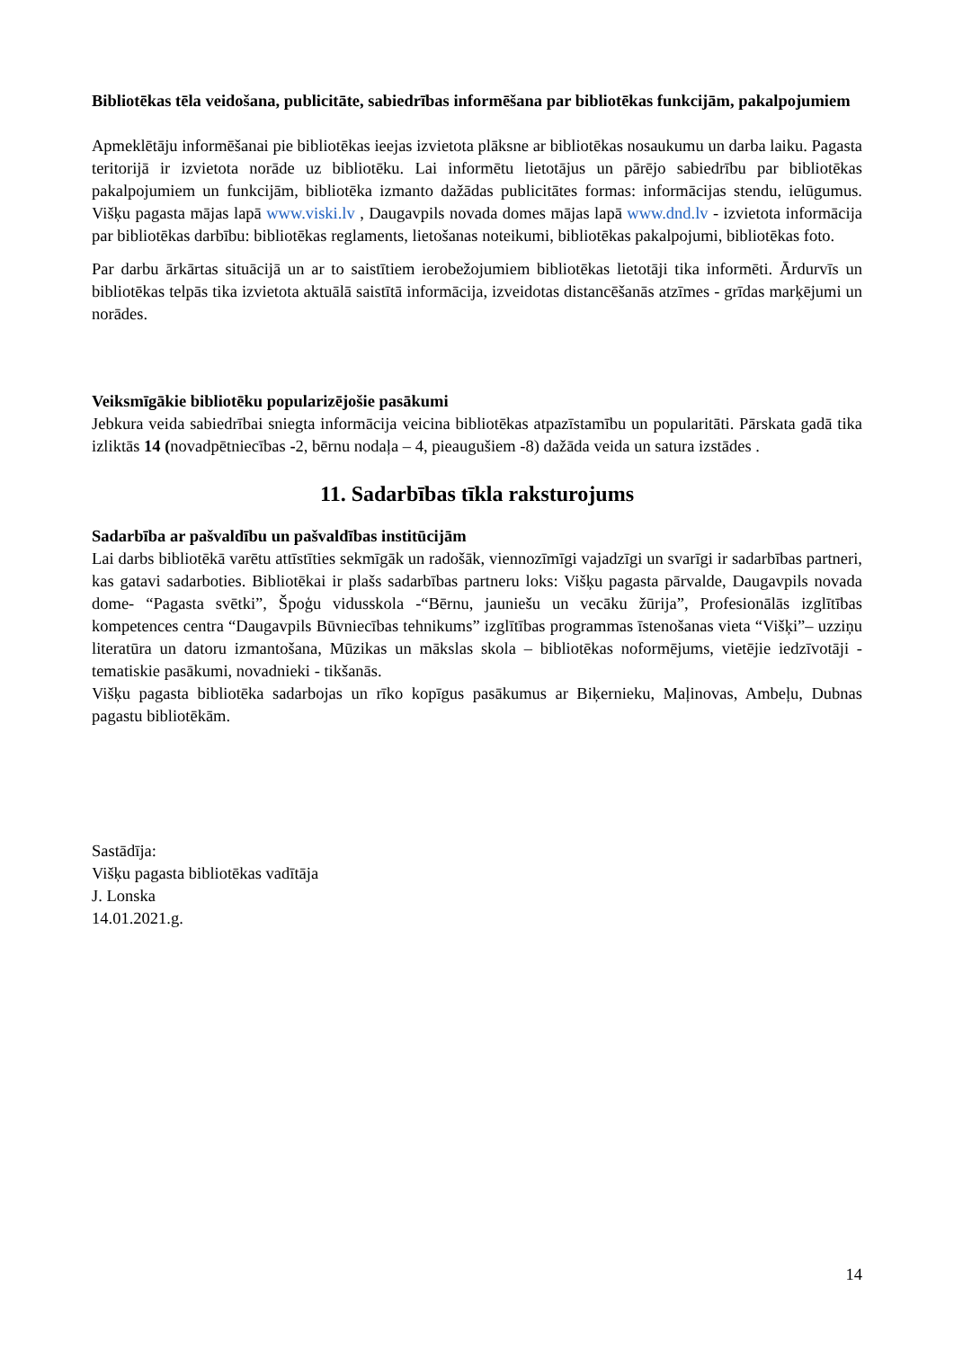Bibliotēkas tēla veidošana, publicitāte, sabiedrības informēšana par bibliotēkas funkcijām, pakalpojumiem
Apmeklētāju informēšanai pie bibliotēkas ieejas izvietota plāksne ar bibliotēkas nosaukumu un darba laiku. Pagasta teritorijā ir izvietota norāde uz bibliotēku. Lai informētu lietotājus un pārējo sabiedrību par bibliotēkas pakalpojumiem un funkcijām, bibliotēka izmanto dažādas publicitātes formas: informācijas stendu, ielūgumus. Višķu pagasta mājas lapā www.viski.lv , Daugavpils novada domes mājas lapā www.dnd.lv - izvietota informācija par bibliotēkas darbību: bibliotēkas reglaments, lietošanas noteikumi, bibliotēkas pakalpojumi, bibliotēkas foto.
Par darbu ārkārtas situācijā un ar to saistītiem ierobežojumiem bibliotēkas lietotāji tika informēti. Ārdurvīs un bibliotēkas telpās tika izvietota aktuālā saistītā informācija, izveidotas distancēšanās atzīmes - grīdas marķējumi un norādes.
Veiksmīgākie bibliotēku popularizējošie pasākumi
Jebkura veida sabiedrībai sniegta informācija veicina bibliotēkas atpazīstamību un popularitāti. Pārskata gadā tika izliktās 14 (novadpētniecības -2, bērnu nodaļa – 4, pieaugušiem -8) dažāda veida un satura izstādes .
11. Sadarbības tīkla raksturojums
Sadarbība ar pašvaldību un pašvaldības institūcijām
Lai darbs bibliotēkā varētu attīstīties sekmīgāk un radošāk, viennozīmīgi vajadzīgi un svarīgi ir sadarbības partneri, kas gatavi sadarboties. Bibliotēkai ir plašs sadarbības partneru loks: Višķu pagasta pārvalde, Daugavpils novada dome- “Pagasta svētki”, Špoģu vidusskola -“Bērnu, jauniešu un vecāku žūrija”, Profesionālās izglītības kompetences centra “Daugavpils Būvniecības tehnikums” izglītības programmas īstenošanas vieta “Višķi”– uzziņu literatūra un datoru izmantošana, Mūzikas un mākslas skola – bibliotēkas noformējums, vietējie iedzīvotāji -tematiskie pasākumi, novadnieki - tikšanās.
Višķu pagasta bibliotēka sadarbojas un rīko kopīgus pasākumus ar Biķernieku, Maļinovas, Ambeļu, Dubnas pagastu bibliotēkām.
Sastādīja:
Višķu pagasta bibliotēkas vadītāja
J. Lonska
14.01.2021.g.
14